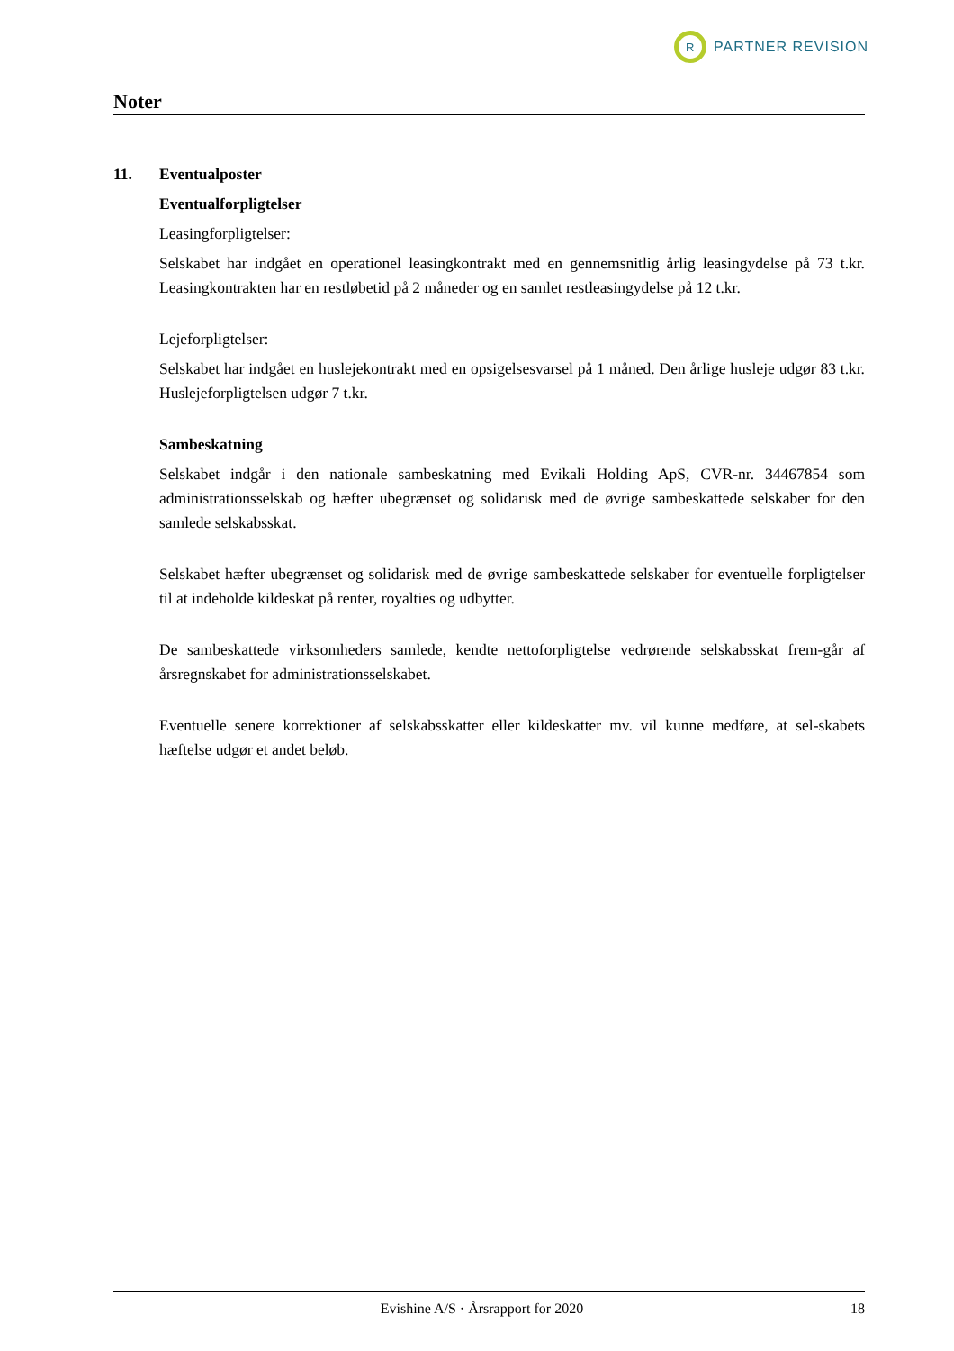R
PARTNER REVISION
Noter
11. Eventualposter
Eventualforpligtelser
Leasingforpligtelser:
Selskabet har indgået en operationel leasingkontrakt med en gennemsnitlig årlig leasingydelse på 73 t.kr. Leasingkontrakten har en restløbetid på 2 måneder og en samlet restleasingydelse på 12 t.kr.
Lejeforpligtelser:
Selskabet har indgået en huslejekontrakt med en opsigelsesvarsel på 1 måned. Den årlige husleje udgør 83 t.kr. Huslejeforpligtelsen udgør 7 t.kr.
Sambeskatning
Selskabet indgår i den nationale sambeskatning med Evikali Holding ApS, CVR-nr. 34467854 som administrationsselskab og hæfter ubegrænset og solidarisk med de øvrige sambeskattede selskaber for den samlede selskabsskat.
Selskabet hæfter ubegrænset og solidarisk med de øvrige sambeskattede selskaber for eventuelle forpligtelser til at indeholde kildeskat på renter, royalties og udbytter.
De sambeskattede virksomheders samlede, kendte nettoforpligtelse vedrørende selskabsskat frem-går af årsregnskabet for administrationsselskabet.
Eventuelle senere korrektioner af selskabsskatter eller kildeskatter mv. vil kunne medføre, at sel-skabets hæftelse udgør et andet beløb.
Evishine A/S · Årsrapport for 2020 18